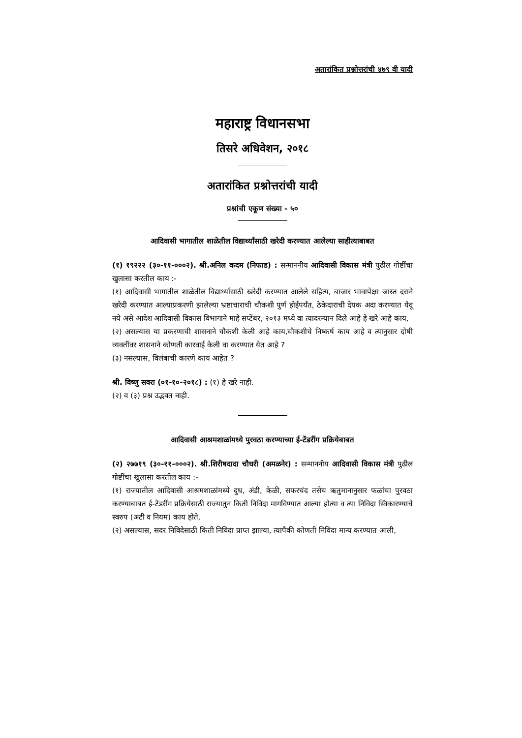अतारांकित प्रश्नोत्तरांची ४७९ वी यादी
महाराष्ट्र विधानसभा
तिसरे अधिवेशन, २०१८
अतारांकित प्रश्नोत्तरांची यादी
प्रश्नांची एकूण संख्या - ५०
आदिवासी भागातील शाळेतील विद्यार्थ्यांसाठी खरेदी करण्यात आलेल्या साहीत्याबाबत
(१) १९२२२ (३०-११-०००२). श्री.अनिल कदम (निफाड) : सन्माननीय आदिवासी विकास मंत्री पुढील गोष्टींचा खुलासा करतील काय :-
(१) आदिवासी भागातील शाळेतील विद्यार्थ्यांसाठी खरेदी करण्यात आलेले सहित्य, बाजार भावापेक्षा जास्त दराने खरेदी करण्यात आल्याप्रकरणी झालेल्या भ्रष्टाचाराची चौकशी पुर्ण होईपर्यंत, ठेकेदाराची देयक अदा करण्यात येवू नये असे आदेश आदिवासी विकास विभागाने माहे सप्टेंबर, २०१३ मध्ये वा त्यादरम्यान दिले आहे हे खरे आहे काय,
(२) असल्यास या प्रकरणाची शासनाने चौकशी केली आहे काय,चौकशीचे निष्कर्ष काय आहे व त्यानुसार दोषी व्यक्तींवर शासनाने कोणती कारवाई केली वा करण्यात येत आहे ?
(३) नसल्यास, विलंबाची कारणे काय आहेत ?
श्री. विष्णु सवरा (०१-१०-२०१८) : (१) हे खरे नाही.
(२) व (३) प्रश्न उद्भवत नाही.
आदिवासी आश्रमशाळांमध्ये पुरवठा करण्याच्या ई-टेंडरींग प्रक्रियेबाबत
(२) २७७१९ (३०-११-०००२). श्री.शिरीषदादा चौधरी (अमळनेर) : सन्माननीय आदिवासी विकास मंत्री पुढील गोष्टींचा खुलासा करतील काय :-
(१) राज्यातील आदिवासी आश्रमशाळांमध्ये दुध, अंडी, केळी, सफरचंद तसेच ऋतुमानानुसार फळांचा पुरवठा करण्याबाबत ई-टेंडरींग प्रक्रियेसाठी राज्यातुन किती निविदा मागविण्यात आल्या होत्या व त्या निविदा स्विकारण्याचे स्वरुप (अटी व नियम) काय होते,
(२) असल्यास, सदर निविदेसाठी किती निविदा प्राप्त झाल्या, त्यापैकी कोणती निविदा मान्य करण्यात आली,